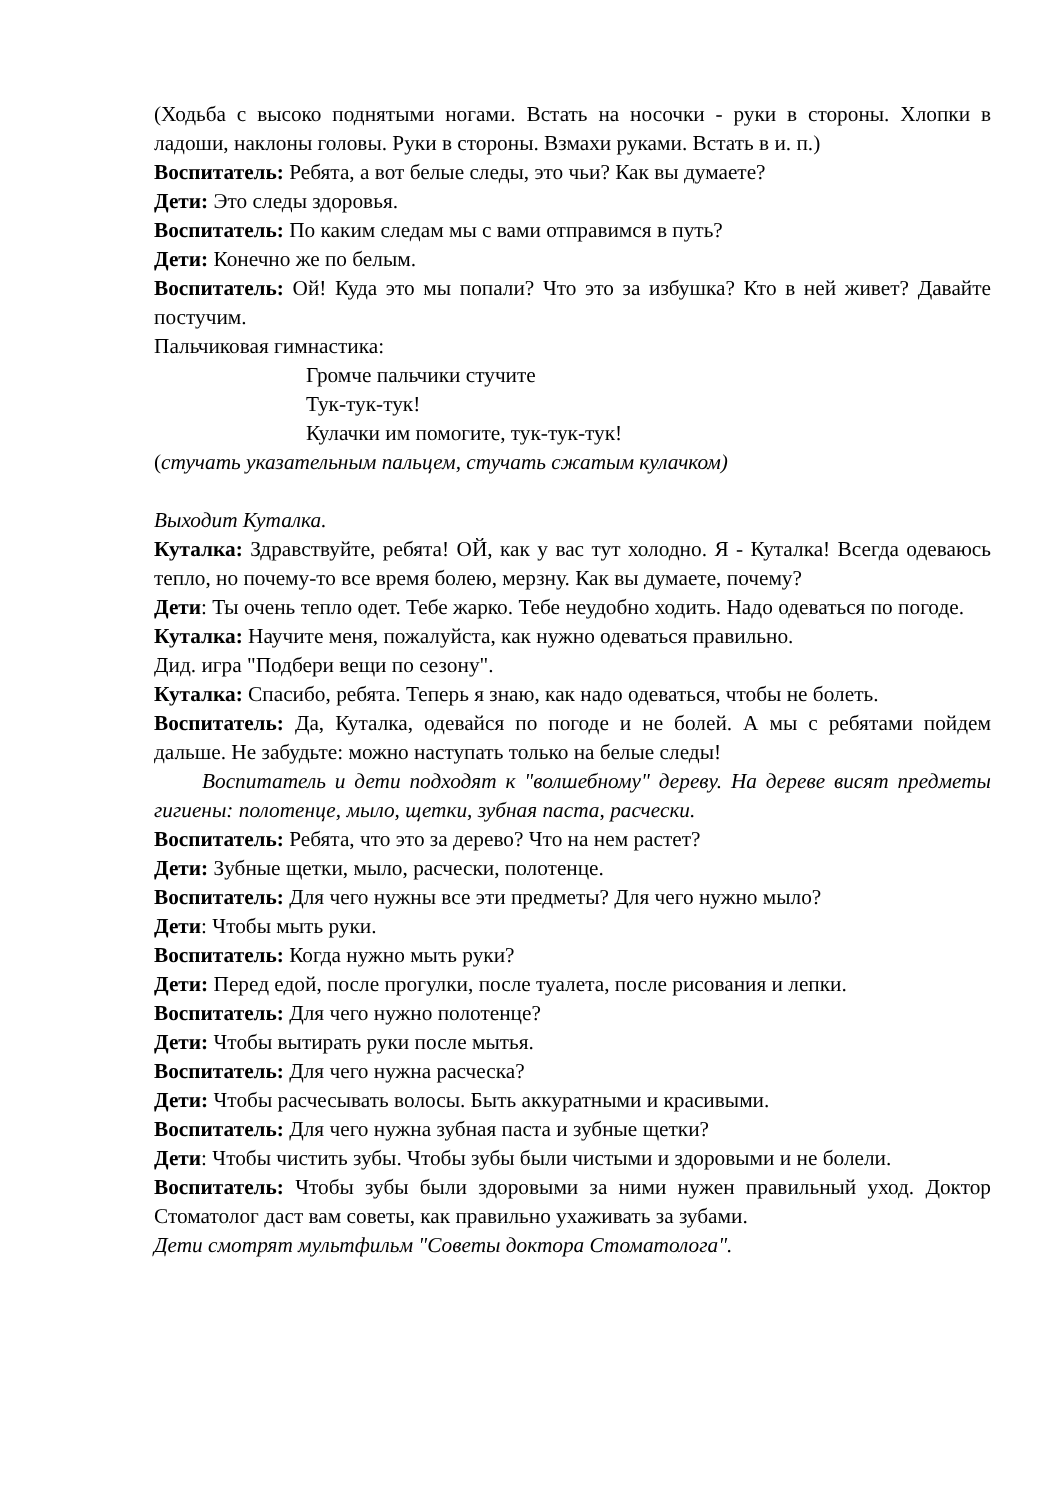(Ходьба с высоко поднятыми ногами. Встать на носочки - руки в стороны. Хлопки в ладоши, наклоны головы. Руки в стороны. Взмахи руками. Встать в и. п.)
Воспитатель: Ребята, а вот белые следы, это чьи? Как вы думаете?
Дети: Это следы здоровья.
Воспитатель: По каким следам мы с вами отправимся в путь?
Дети: Конечно же по белым.
Воспитатель: Ой! Куда это мы попали? Что это за избушка? Кто в ней живет? Давайте постучим.
Пальчиковая гимнастика:
Громче пальчики стучите
Тук-тук-тук!
Кулачки им помогите, тук-тук-тук!
(стучать указательным пальцем, стучать сжатым кулачком)
Выходит Куталка.
Куталка: Здравствуйте, ребята! ОЙ, как у вас тут холодно. Я - Куталка! Всегда одеваюсь тепло, но почему-то все время болею, мерзну. Как вы думаете, почему?
Дети: Ты очень тепло одет. Тебе жарко. Тебе неудобно ходить. Надо одеваться по погоде.
Куталка: Научите меня, пожалуйста, как нужно одеваться правильно.
Дид. игра "Подбери вещи по сезону".
Куталка: Спасибо, ребята. Теперь я знаю, как надо одеваться, чтобы не болеть.
Воспитатель: Да, Куталка, одевайся по погоде и не болей. А мы с ребятами пойдем дальше. Не забудьте: можно наступать только на белые следы!
Воспитатель и дети подходят к "волшебному" дереву. На дереве висят предметы гигиены: полотенце, мыло, щетки, зубная паста, расчески.
Воспитатель: Ребята, что это за дерево? Что на нем растет?
Дети: Зубные щетки, мыло, расчески, полотенце.
Воспитатель: Для чего нужны все эти предметы? Для чего нужно мыло?
Дети: Чтобы мыть руки.
Воспитатель: Когда нужно мыть руки?
Дети: Перед едой, после прогулки, после туалета, после рисования и лепки.
Воспитатель: Для чего нужно полотенце?
Дети: Чтобы вытирать руки после мытья.
Воспитатель: Для чего нужна расческа?
Дети: Чтобы расчесывать волосы. Быть аккуратными и красивыми.
Воспитатель: Для чего нужна зубная паста и зубные щетки?
Дети: Чтобы чистить зубы. Чтобы зубы были чистыми и здоровыми и не болели.
Воспитатель: Чтобы зубы были здоровыми за ними нужен правильный уход. Доктор Стоматолог даст вам советы, как правильно ухаживать за зубами.
Дети смотрят мультфильм "Советы доктора Стоматолога".